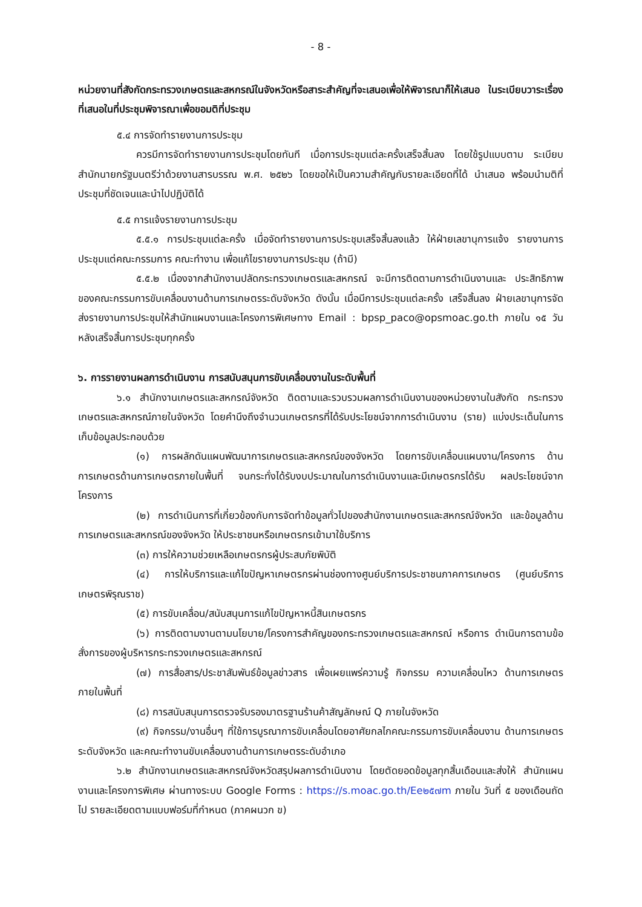- 8 -
หน่วยงานที่สังกัดกระทรวงเกษตรและสหกรณ์ในจังหวัดหรือสาระสำคัญที่จะเสนอเพื่อให้พิจารณาก็ให้เสนอ ในระเบียบวาระเรื่องที่เสนอในที่ประชุมพิจารณาเพื่อขอมติที่ประชุม
๕.๔ การจัดทำรายงานการประชุม
ควรมีการจัดทำรายงานการประชุมโดยทันที เมื่อการประชุมแต่ละครั้งเสร็จสิ้นลง โดยใช้รูปแบบตาม ระเบียบสำนักนายกรัฐมนตรีว่าด้วยงานสารบรรณ พ.ศ. ๒๕๒๖ โดยขอให้เป็นความสำคัญกับรายละเอียดที่ได้ นำเสนอ พร้อมนำมติที่ประชุมที่ชัดเจนและนำไปปฏิบัติได้
๕.๕ การแจ้งรายงานการประชุม
๕.๕.๑ การประชุมแต่ละครั้ง เมื่อจัดทำรายงานการประชุมเสร็จสิ้นลงแล้ว ให้ฝ่ายเลขานุการแจ้ง รายงานการประชุมแต่คณะกรรมการ คณะทำงาน เพื่อแก้ไขรายงานการประชุม (ถ้ามี)
๕.๕.๒ เนื่องจากสำนักงานปลัดกระทรวงเกษตรและสหกรณ์ จะมีการติดตามการดำเนินงานและ ประสิทธิภาพของคณะกรรมการขับเคลื่อนงานด้านการเกษตรระดับจังหวัด ดังนั้น เมื่อมีการประชุมแต่ละครั้ง เสร็จสิ้นลง ฝ่ายเลขานุการจัดส่งรายงานการประชุมให้สำนักแผนงานและโครงการพิเศษทาง Email : bpsp_paco@opsmoac.go.th ภายใน ๑๕ วัน หลังเสร็จสิ้นการประชุมทุกครั้ง
๖. การรายงานผลการดำเนินงาน การสนับสนุนการขับเคลื่อนงานในระดับพื้นที่
๖.๑ สำนักงานเกษตรและสหกรณ์จังหวัด ติดตามและรวบรวมผลการดำเนินงานของหน่วยงานในสังกัด กระทรวงเกษตรและสหกรณ์ภายในจังหวัด โดยคำนึงถึงจำนวนเกษตรกรที่ได้รับประโยชน์จากการดำเนินงาน (ราย) แบ่งประเด็นในการเก็บข้อมูลประกอบด้วย
(๑) การผลักดันแผนพัฒนาการเกษตรและสหกรณ์ของจังหวัด โดยการขับเคลื่อนแผนงาน/โครงการ ด้านการเกษตรด้านการเกษตรภายในพื้นที่ จนกระทั่งได้รับงบประมาณในการดำเนินงานและมีเกษตรกรได้รับ ผลประโยชน์จากโครงการ
(๒) การดำเนินการที่เกี่ยวข้องกับการจัดทำข้อมูลทั่วไปของสำนักงานเกษตรและสหกรณ์จังหวัด และข้อมูลด้านการเกษตรและสหกรณ์ของจังหวัด ให้ประชาชนหรือเกษตรกรเข้ามาใช้บริการ
(๓) การให้ความช่วยเหลือเกษตรกรผู้ประสบภัยพิบัติ
(๔) การให้บริการและแก้ไขปัญหาเกษตรกรผ่านช่องทางศูนย์บริการประชาชนภาคการเกษตร (ศูนย์บริการเกษตรพิรุณราช)
(๕) การขับเคลื่อน/สนับสนุนการแก้ไขปัญหาหนี้สินเกษตรกร
(๖) การติดตามงานตามนโยบาย/โครงการสำคัญของกระทรวงเกษตรและสหกรณ์ หรือการ ดำเนินการตามข้อสั่งการของผู้บริหารกระทรวงเกษตรและสหกรณ์
(๗) การสื่อสาร/ประชาสัมพันธ์ข้อมูลข่าวสาร เพื่อเผยแพร่ความรู้ กิจกรรม ความเคลื่อนไหว ด้านการเกษตรภายในพื้นที่
(๘) การสนับสนุนการตรวจรับรองมาตรฐานร้านค้าสัญลักษณ์ Q ภายในจังหวัด
(๙) กิจกรรม/งานอื่นๆ ที่ใช้การบูรณาการขับเคลื่อนโดยอาศัยกลไกคณะกรรมการขับเคลื่อนงาน ด้านการเกษตรระดับจังหวัด และคณะทำงานขับเคลื่อนงานด้านการเกษตรระดับอำเภอ
๖.๒ สำนักงานเกษตรและสหกรณ์จังหวัดสรุปผลการดำเนินงาน โดยตัดยอดข้อมูลทุกสิ้นเดือนและส่งให้ สำนักแผนงานและโครงการพิเศษ ผ่านทางระบบ Google Forms : https://s.moac.go.th/Ee๒๕๗m ภายใน วันที่ ๕ ของเดือนถัดไป รายละเอียดตามแบบฟอร์มที่กำหนด (ภาคผนวก ข)